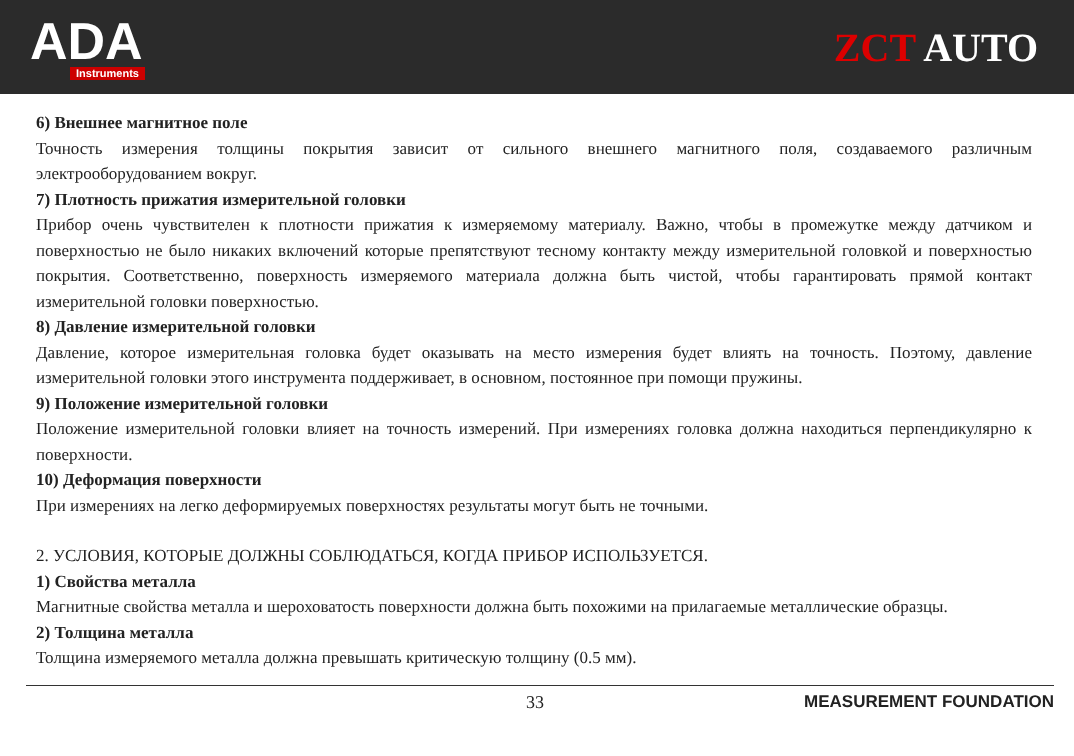ADA
Instruments
ZCT AUTO
6) Внешнее магнитное поле
Точность измерения толщины покрытия зависит от сильного внешнего магнитного поля, создаваемого различным электрооборудованием вокруг.
7) Плотность прижатия измерительной головки
Прибор очень чувствителен к плотности прижатия к измеряемому материалу. Важно, чтобы в промежутке между датчиком и поверхностью не было никаких включений которые препятствуют тесному контакту между измерительной головкой и поверхностью покрытия. Соответственно, поверхность измеряемого материала должна быть чистой, чтобы гарантировать прямой контакт измерительной головки поверхностью.
8) Давление измерительной головки
Давление, которое измерительная головка будет оказывать на место измерения будет влиять на точность. Поэтому, давление измерительной головки этого инструмента поддерживает, в основном, постоянное при помощи пружины.
9) Положение измерительной головки
Положение измерительной головки влияет на точность измерений. При измерениях головка должна находиться перпендикулярно к поверхности.
10) Деформация поверхности
При измерениях на легко деформируемых поверхностях результаты могут быть не точными.
2. УСЛОВИЯ, КОТОРЫЕ ДОЛЖНЫ СОБЛЮДАТЬСЯ, КОГДА ПРИБОР ИСПОЛЬЗУЕТСЯ.
1) Свойства металла
Магнитные свойства металла и шероховатость поверхности должна быть похожими на прилагаемые металлические образцы.
2) Толщина металла
Толщина измеряемого металла должна превышать критическую толщину (0.5 мм).
33 MEASUREMENT FOUNDATION